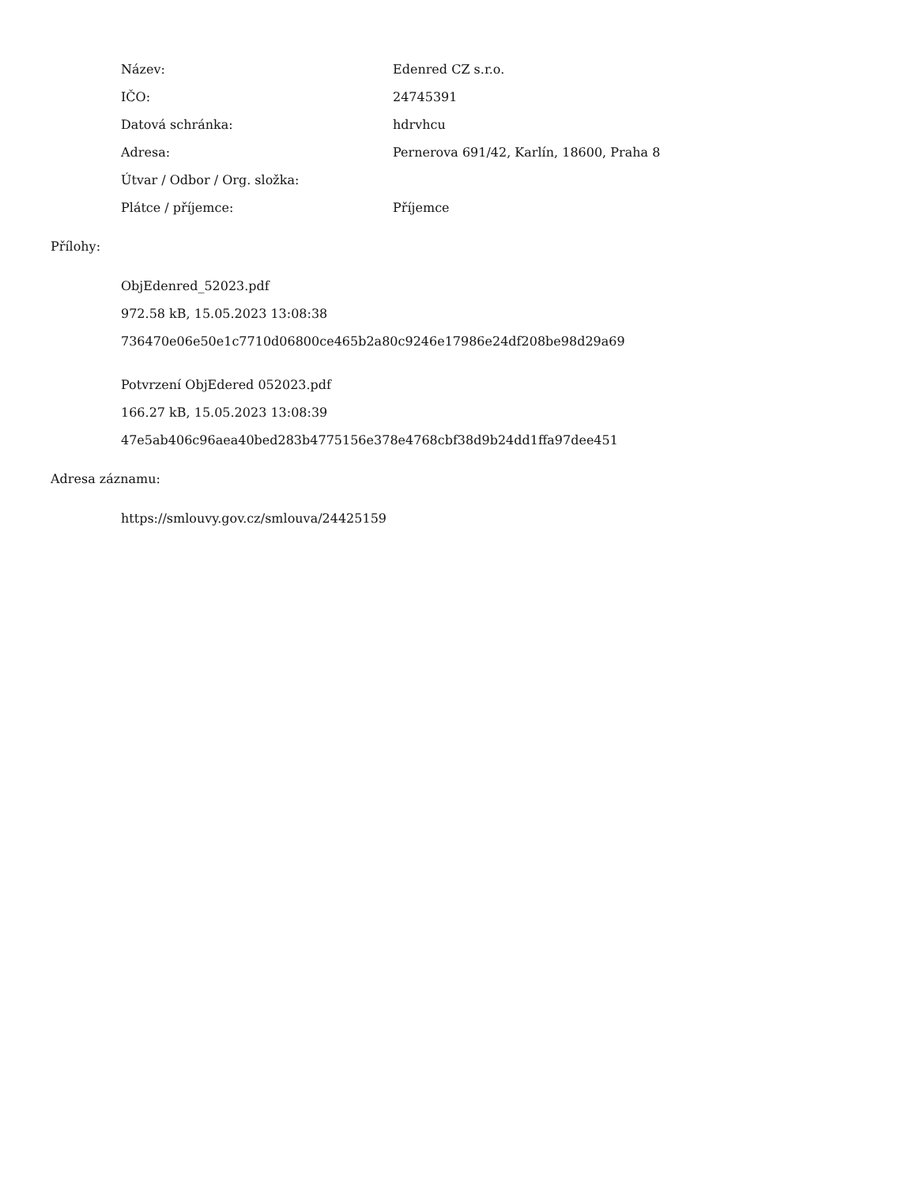| Název: | Edenred CZ s.r.o. |
| IČO: | 24745391 |
| Datová schránka: | hdrvhcu |
| Adresa: | Pernerova 691/42, Karlín, 18600, Praha 8 |
| Útvar / Odbor / Org. složka: | |
| Plátce / příjemce: | Příjemce |
Přílohy:
ObjEdenred_52023.pdf
972.58 kB, 15.05.2023 13:08:38
736470e06e50e1c7710d06800ce465b2a80c9246e17986e24df208be98d29a69
Potvrzení ObjEdered 052023.pdf
166.27 kB, 15.05.2023 13:08:39
47e5ab406c96aea40bed283b4775156e378e4768cbf38d9b24dd1ffa97dee451
Adresa záznamu:
https://smlouvy.gov.cz/smlouva/24425159